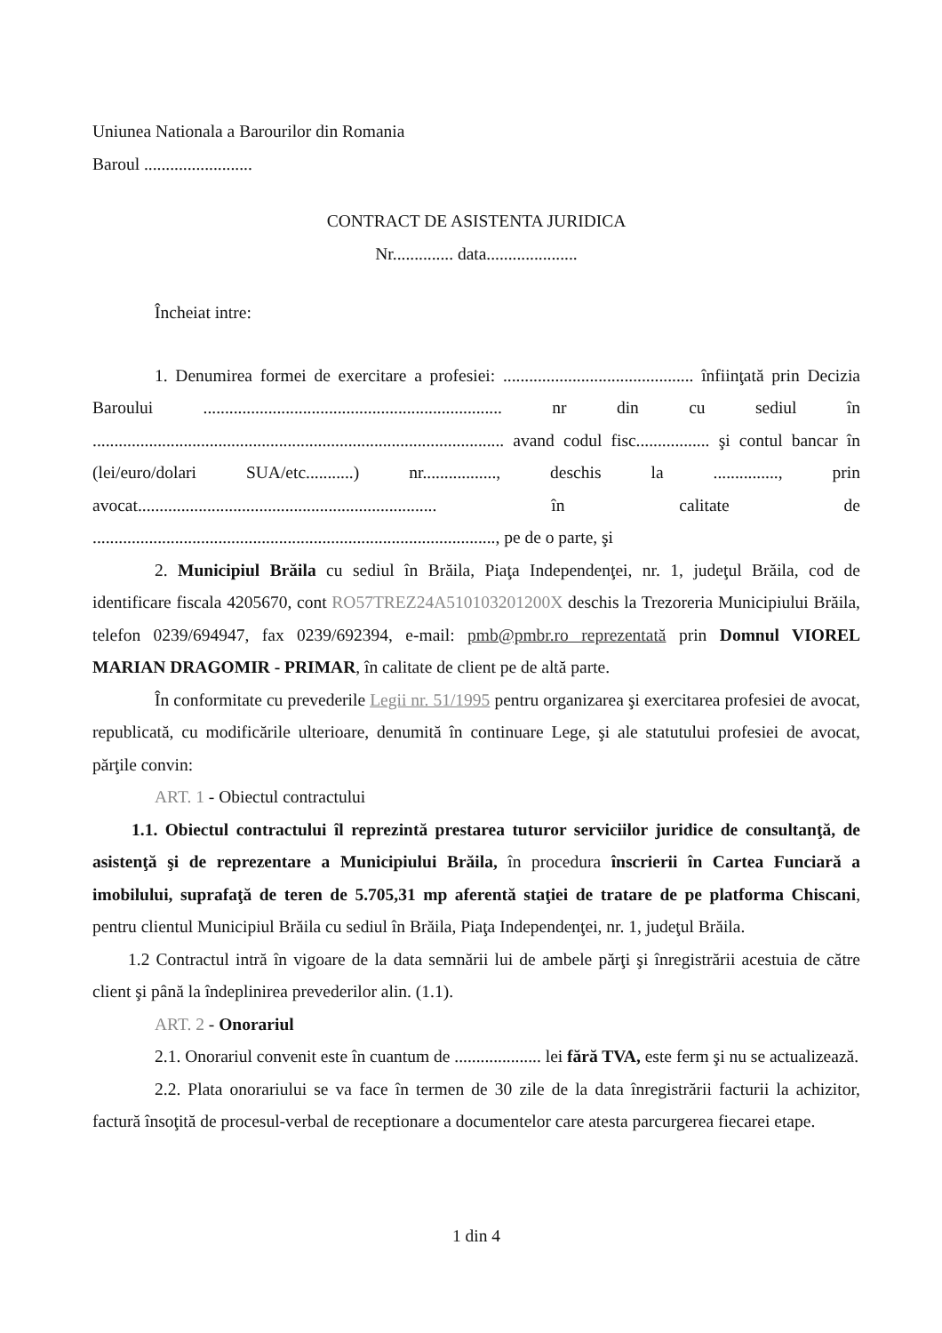Uniunea Nationala a Barourilor din Romania
Baroul .........................
CONTRACT DE ASISTENTA JURIDICA
Nr.............. data.....................
Încheiat intre:
1. Denumirea formei de exercitare a profesiei: ............................................ înfiinţată prin Decizia Baroului ..................................................................... nr din cu sediul în ............................................................................................... avand codul fisc................. şi contul bancar în (lei/euro/dolari SUA/etc...........) nr................., deschis la ..............., prin avocat..................................................................... în calitate de ............................................................................................., pe de o parte, şi
2. Municipiul Brăila cu sediul în Brăila, Piaţa Independenţei, nr. 1, judeţul Brăila, cod de identificare fiscala 4205670, cont RO57TREZ24A510103201200X deschis la Trezoreria Municipiului Brăila, telefon 0239/694947, fax 0239/692394, e-mail: pmb@pmbr.ro reprezentată prin Domnul VIOREL MARIAN DRAGOMIR - PRIMAR, în calitate de client pe de altă parte.
În conformitate cu prevederile Legii nr. 51/1995 pentru organizarea şi exercitarea profesiei de avocat, republicată, cu modificările ulterioare, denumită în continuare Lege, şi ale statutului profesiei de avocat, părţile convin:
ART. 1 - Obiectul contractului
1.1. Obiectul contractului îl reprezintă prestarea tuturor serviciilor juridice de consultanţă, de asistenţă şi de reprezentare a Municipiului Brăila, în procedura înscrierii în Cartea Funciară a imobilului, suprafaţă de teren de 5.705,31 mp aferentă staţiei de tratare de pe platforma Chiscani, pentru clientul Municipiul Brăila cu sediul în Brăila, Piaţa Independenţei, nr. 1, judeţul Brăila.
1.2 Contractul intră în vigoare de la data semnării lui de ambele părţi şi înregistrării acestuia de către client şi până la îndeplinirea prevederilor alin. (1.1).
ART. 2 - Onorariul
2.1. Onorariul convenit este în cuantum de .................... lei fără TVA, este ferm şi nu se actualizează.
2.2. Plata onorariului se va face în termen de 30 zile de la data înregistrării facturii la achizitor, factură însoţită de procesul-verbal de receptionare a documentelor care atesta parcurgerea fiecarei etape.
1 din 4